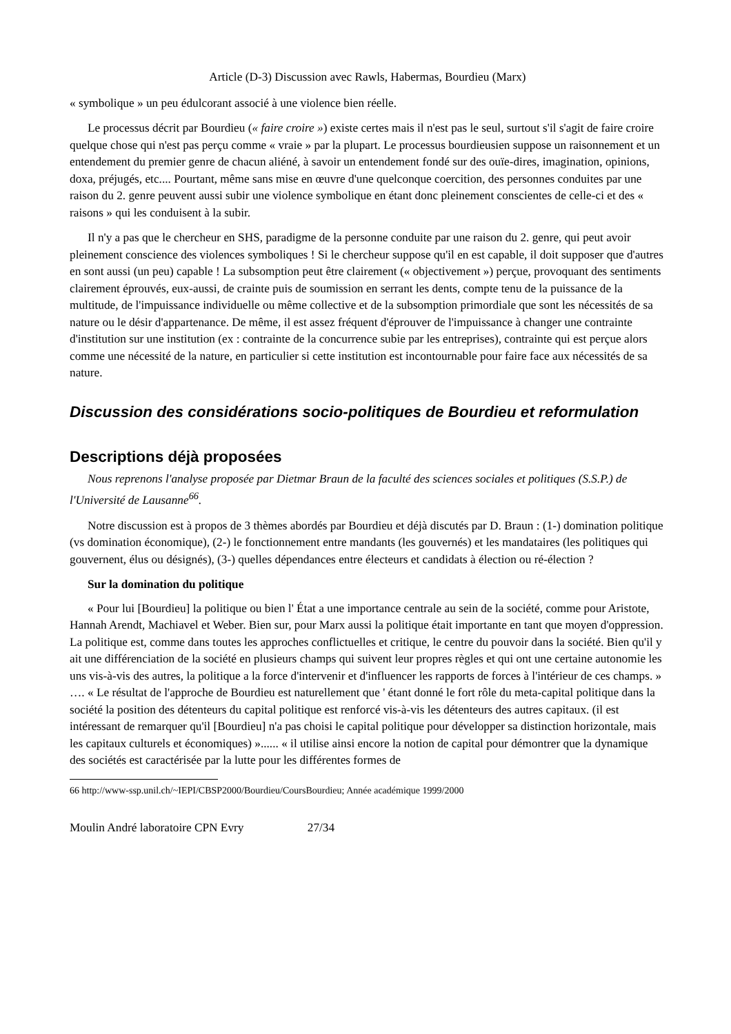Article (D-3) Discussion avec Rawls, Habermas, Bourdieu (Marx)
« symbolique » un peu édulcorant associé à une violence bien réelle.
Le processus décrit par Bourdieu (« faire croire ») existe certes mais il n'est pas le seul, surtout s'il s'agit de faire croire quelque chose qui n'est pas perçu comme « vraie » par la plupart. Le processus bourdieusien suppose un raisonnement et un entendement du premier genre de chacun aliéné, à savoir un entendement fondé sur des ouïe-dires, imagination, opinions, doxa, préjugés, etc.... Pourtant, même sans mise en œuvre d'une quelconque coercition, des personnes conduites par une raison du 2. genre peuvent aussi subir une violence symbolique en étant donc pleinement conscientes de celle-ci et des « raisons » qui les conduisent à la subir.
Il n'y a pas que le chercheur en SHS, paradigme de la personne conduite par une raison du 2. genre, qui peut avoir pleinement conscience des violences symboliques ! Si le chercheur suppose qu'il en est capable, il doit supposer que d'autres en sont aussi (un peu) capable ! La subsomption peut être clairement (« objectivement ») perçue, provoquant des sentiments clairement éprouvés, eux-aussi, de crainte puis de soumission en serrant les dents, compte tenu de la puissance de la multitude, de l'impuissance individuelle ou même collective et de la subsomption primordiale que sont les nécessités de sa nature ou le désir d'appartenance. De même, il est assez fréquent d'éprouver de l'impuissance à changer une contrainte d'institution sur une institution (ex : contrainte de la concurrence subie par les entreprises), contrainte qui est perçue alors comme une nécessité de la nature, en particulier si cette institution est incontournable pour faire face aux nécessités de sa nature.
Discussion des considérations socio-politiques de Bourdieu et reformulation
Descriptions déjà proposées
Nous reprenons l'analyse proposée par Dietmar Braun de la faculté des sciences sociales et politiques (S.S.P.) de l'Université de Lausanne<sup>66</sup>.
Notre discussion est à propos de 3 thèmes abordés par Bourdieu et déjà discutés par D. Braun : (1-) domination politique (vs domination économique), (2-) le fonctionnement entre mandants (les gouvernés) et les mandataires (les politiques qui gouvernent, élus ou désignés), (3-) quelles dépendances entre électeurs et candidats à élection ou ré-élection ?
Sur la domination du politique
« Pour lui [Bourdieu] la politique ou bien l' État a une importance centrale au sein de la société, comme pour Aristote, Hannah Arendt, Machiavel et Weber. Bien sur, pour Marx aussi la politique était importante en tant que moyen d'oppression. La politique est, comme dans toutes les approches conflictuelles et critique, le centre du pouvoir dans la société. Bien qu'il y ait une différenciation de la société en plusieurs champs qui suivent leur propres règles et qui ont une certaine autonomie les uns vis-à-vis des autres, la politique a la force d'intervenir et d'influencer les rapports de forces à l'intérieur de ces champs. » …. « Le résultat de l'approche de Bourdieu est naturellement que ' étant donné le fort rôle du meta-capital politique dans la société la position des détenteurs du capital politique est renforcé vis-à-vis les détenteurs des autres capitaux. (il est intéressant de remarquer qu'il [Bourdieu] n'a pas choisi le capital politique pour développer sa distinction horizontale, mais les capitaux culturels et économiques) »...... « il utilise ainsi encore la notion de capital pour démontrer que la dynamique des sociétés est caractérisée par la lutte pour les différentes formes de
66 http://www-ssp.unil.ch/~IEPI/CBSP2000/Bourdieu/CoursBourdieu; Année académique 1999/2000
Moulin André laboratoire CPN Evry 27/34